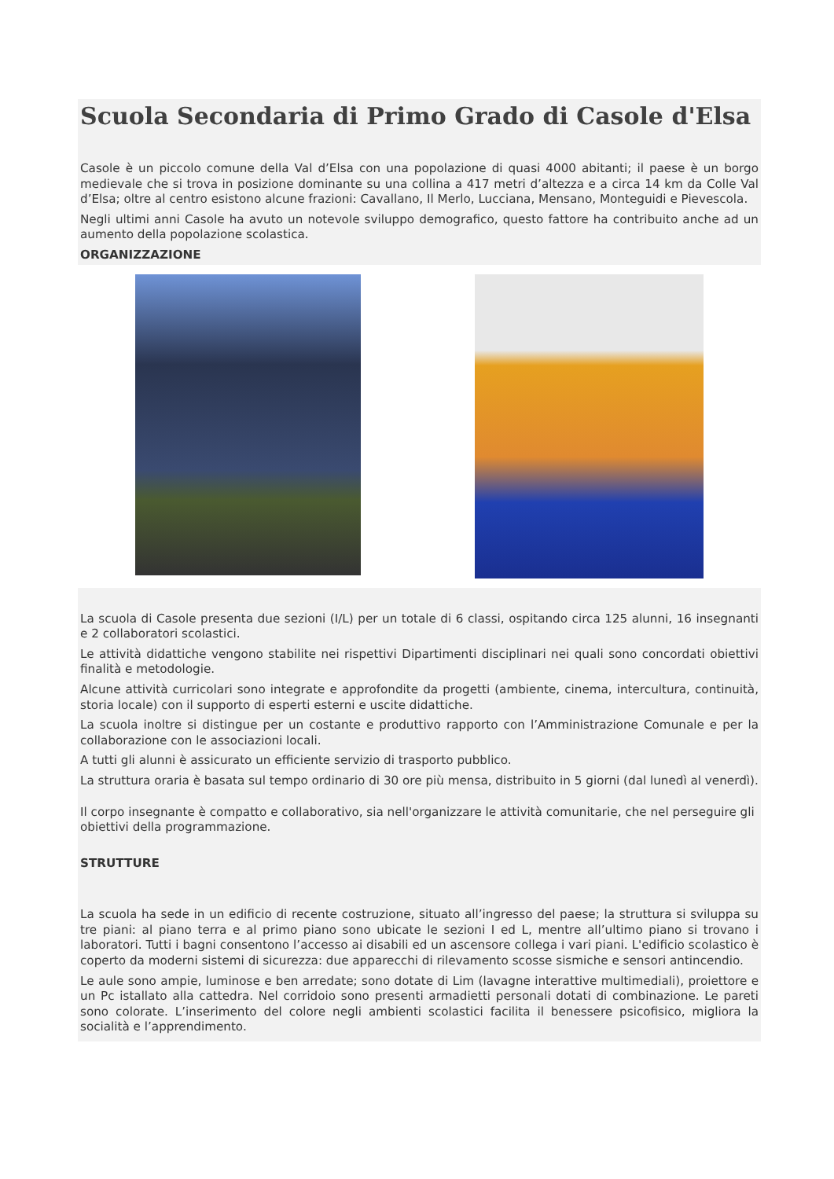Scuola Secondaria di Primo Grado di Casole d'Elsa
Casole è un piccolo comune della Val d’Elsa con una popolazione di quasi 4000 abitanti; il paese è un borgo medievale che si trova in posizione dominante su una collina a 417 metri d’altezza e a circa 14 km da Colle Val d’Elsa; oltre al centro esistono alcune frazioni: Cavallano, Il Merlo, Lucciana, Mensano, Monteguidi e Pievescola.
Negli ultimi anni Casole ha avuto un notevole sviluppo demografico, questo fattore ha contribuito anche ad un aumento della popolazione scolastica.
ORGANIZZAZIONE
La scuola di Casole presenta due sezioni (I/L) per un totale di 6 classi, ospitando circa 125 alunni, 16 insegnanti e 2 collaboratori scolastici.
Le attività didattiche vengono stabilite nei rispettivi Dipartimenti disciplinari nei quali sono concordati obiettivi finalità e metodologie.
Alcune attività curricolari sono integrate e approfondite da progetti (ambiente, cinema, intercultura, continuità, storia locale) con il supporto di esperti esterni e uscite didattiche.
La scuola inoltre si distingue per un costante e produttivo rapporto con l’Amministrazione Comunale e per la collaborazione con le associazioni locali.
A tutti gli alunni è assicurato un efficiente servizio di trasporto pubblico.
La struttura oraria è basata sul tempo ordinario di 30 ore più mensa, distribuito in 5 giorni (dal lunedì al venerdì).
Il corpo insegnante è compatto e collaborativo, sia nell'organizzare le attività comunitarie, che nel perseguire gli obiettivi della programmazione.
STRUTTURE
La scuola ha sede in un edificio di recente costruzione, situato all’ingresso del paese; la struttura si sviluppa su tre piani: al piano terra e al primo piano sono ubicate le sezioni I ed L, mentre all’ultimo piano si trovano i laboratori. Tutti i bagni consentono l’accesso ai disabili ed un ascensore collega i vari piani. L'edificio scolastico è coperto da moderni sistemi di sicurezza: due apparecchi di rilevamento scosse sismiche e sensori antincendio.
Le aule sono ampie, luminose e ben arredate; sono dotate di Lim (lavagne interattive multimediali), proiettore e un Pc istallato alla cattedra. Nel corridoio sono presenti armadietti personali dotati di combinazione. Le pareti sono colorate. L’inserimento del colore negli ambienti scolastici facilita il benessere psicofisico, migliora la socialità e l’apprendimento.